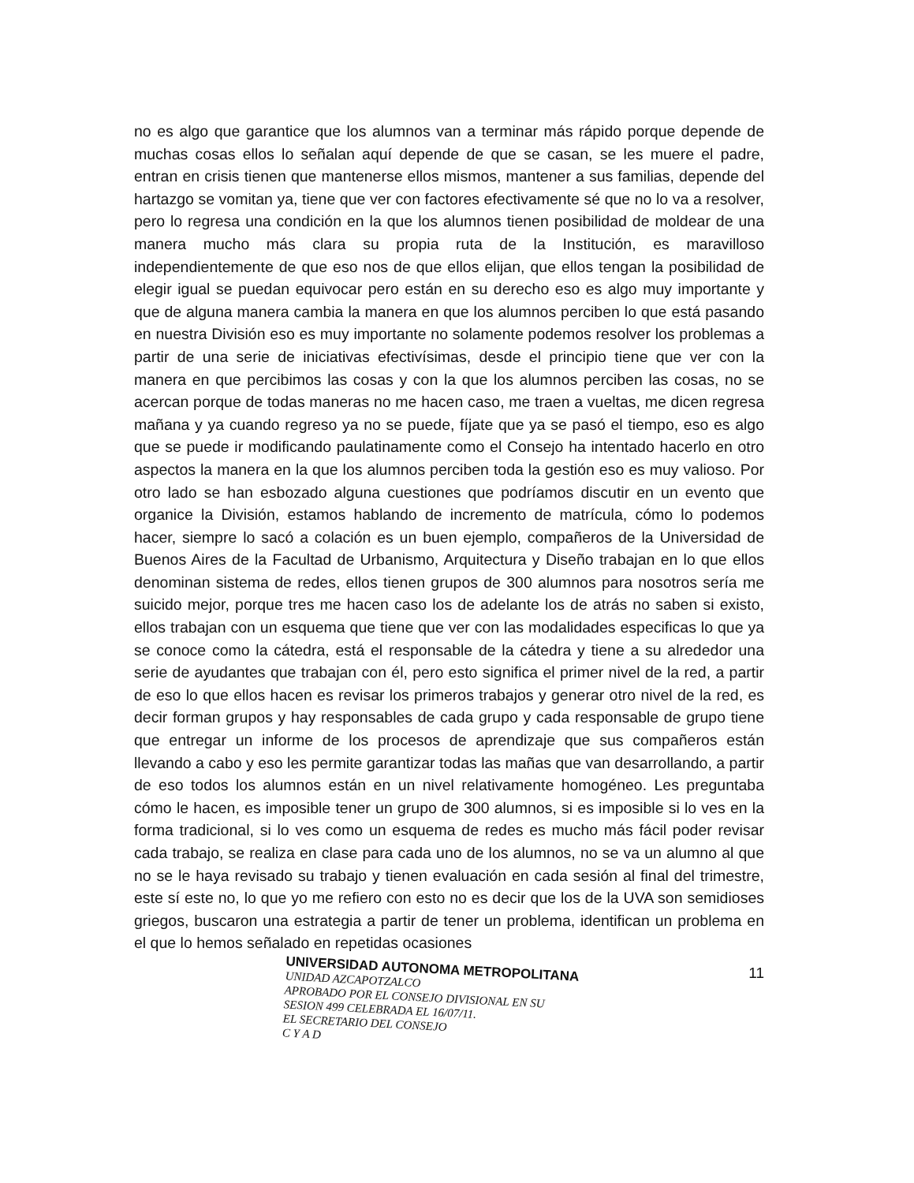no es algo que garantice que los alumnos van a terminar más rápido porque depende de muchas cosas ellos lo señalan aquí depende de que se casan, se les muere el padre, entran en crisis tienen que mantenerse ellos mismos, mantener a sus familias, depende del hartazgo se vomitan ya, tiene que ver con factores efectivamente sé que no lo va a resolver, pero lo regresa una condición en la que los alumnos tienen posibilidad de moldear de una manera mucho más clara su propia ruta de la Institución, es maravilloso independientemente de que eso nos de que ellos elijan, que ellos tengan la posibilidad de elegir igual se puedan equivocar pero están en su derecho eso es algo muy importante y que de alguna manera cambia la manera en que los alumnos perciben lo que está pasando en nuestra División eso es muy importante no solamente podemos resolver los problemas a partir de una serie de iniciativas efectivísimas, desde el principio tiene que ver con la manera en que percibimos las cosas y con la que los alumnos perciben las cosas, no se acercan porque de todas maneras no me hacen caso, me traen a vueltas, me dicen regresa mañana y ya cuando regreso ya no se puede, fíjate que ya se pasó el tiempo, eso es algo que se puede ir modificando paulatinamente como el Consejo ha intentado hacerlo en otro aspectos la manera en la que los alumnos perciben toda la gestión eso es muy valioso. Por otro lado se han esbozado alguna cuestiones que podríamos discutir en un evento que organice la División, estamos hablando de incremento de matrícula, cómo lo podemos hacer, siempre lo sacó a colación es un buen ejemplo, compañeros de la Universidad de Buenos Aires de la Facultad de Urbanismo, Arquitectura y Diseño trabajan en lo que ellos denominan sistema de redes, ellos tienen grupos de 300 alumnos para nosotros sería me suicido mejor, porque tres me hacen caso los de adelante los de atrás no saben si existo, ellos trabajan con un esquema que tiene que ver con las modalidades especificas lo que ya se conoce como la cátedra, está el responsable de la cátedra y tiene a su alrededor una serie de ayudantes que trabajan con él, pero esto significa el primer nivel de la red, a partir de eso lo que ellos hacen es revisar los primeros trabajos y generar otro nivel de la red, es decir forman grupos y hay responsables de cada grupo y cada responsable de grupo tiene que entregar un informe de los procesos de aprendizaje que sus compañeros están llevando a cabo y eso les permite garantizar todas las mañas que van desarrollando, a partir de eso todos los alumnos están en un nivel relativamente homogéneo. Les preguntaba cómo le hacen, es imposible tener un grupo de 300 alumnos, si es imposible si lo ves en la forma tradicional, si lo ves como un esquema de redes es mucho más fácil poder revisar cada trabajo, se realiza en clase para cada uno de los alumnos, no se va un alumno al que no se le haya revisado su trabajo y tienen evaluación en cada sesión al final del trimestre, este sí este no, lo que yo me refiero con esto no es decir que los de la UVA son semidioses griegos, buscaron una estrategia a partir de tener un problema, identifican un problema en el que lo hemos señalado en repetidas ocasiones
UNIVERSIDAD AUTONOMA METROPOLITANA
UNIDAD AZCAPOTZALCO
APROBADO POR EL CONSEJO DIVISIONAL EN SU
SESION 499 CELEBRADA EL 16/07/11.
EL SECRETARIO DEL CONSEJO
C Y A D
11